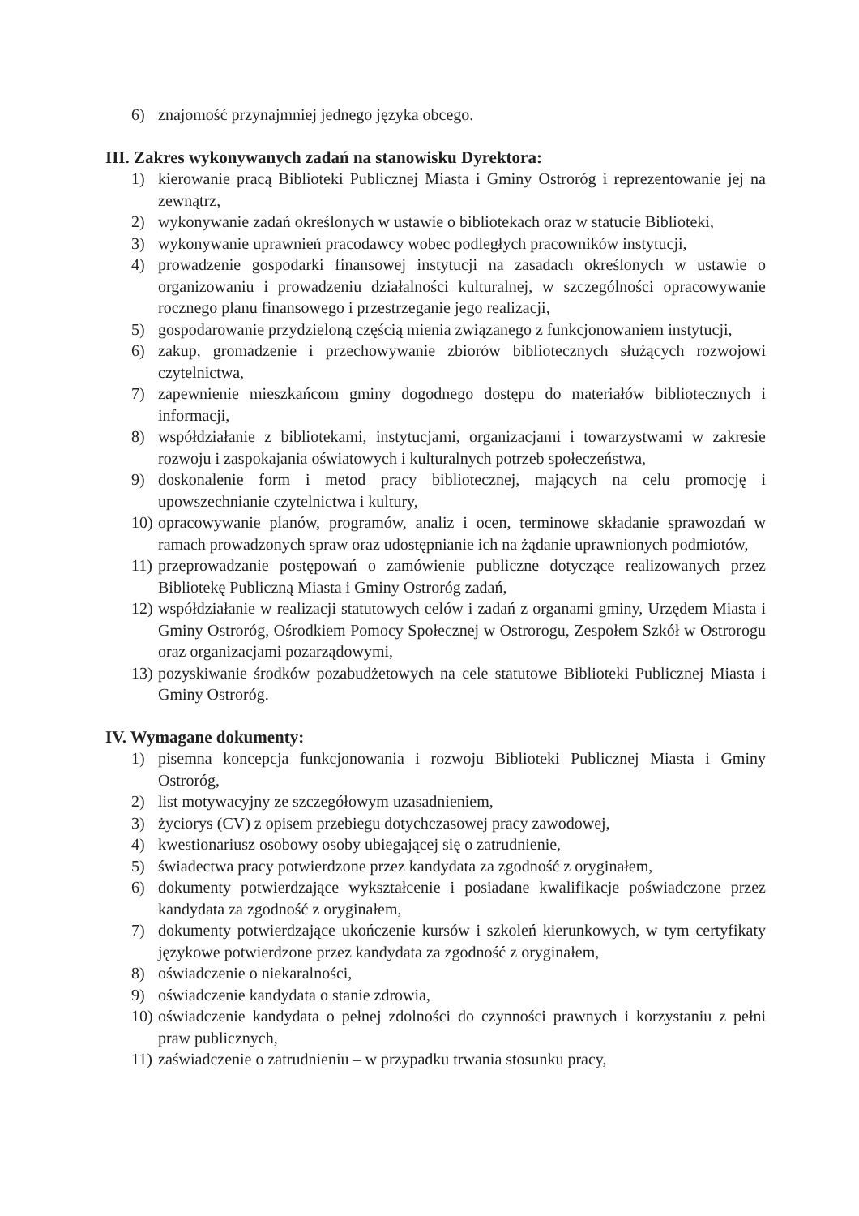6) znajomość przynajmniej jednego języka obcego.
III. Zakres wykonywanych zadań na stanowisku Dyrektora:
1) kierowanie pracą Biblioteki Publicznej Miasta i Gminy Ostroróg i reprezentowanie jej na zewnątrz,
2) wykonywanie zadań określonych w ustawie o bibliotekach oraz w statucie Biblioteki,
3) wykonywanie uprawnień pracodawcy wobec podległych pracowników instytucji,
4) prowadzenie gospodarki finansowej instytucji na zasadach określonych w ustawie o organizowaniu i prowadzeniu działalności kulturalnej, w szczególności opracowywanie rocznego planu finansowego i przestrzeganie jego realizacji,
5) gospodarowanie przydzieloną częścią mienia związanego z funkcjonowaniem instytucji,
6) zakup, gromadzenie i przechowywanie zbiorów bibliotecznych służących rozwojowi czytelnictwa,
7) zapewnienie mieszkańcom gminy dogodnego dostępu do materiałów bibliotecznych i informacji,
8) współdziałanie z bibliotekami, instytucjami, organizacjami i towarzystwami w zakresie rozwoju i zaspokajania oświatowych i kulturalnych potrzeb społeczeństwa,
9) doskonalenie form i metod pracy bibliotecznej, mających na celu promocję i upowszechnianie czytelnictwa i kultury,
10) opracowywanie planów, programów, analiz i ocen, terminowe składanie sprawozdań w ramach prowadzonych spraw oraz udostępnianie ich na żądanie uprawnionych podmiotów,
11) przeprowadzanie postępowań o zamówienie publiczne dotyczące realizowanych przez Bibliotekę Publiczną Miasta i Gminy Ostroróg zadań,
12) współdziałanie w realizacji statutowych celów i zadań z organami gminy, Urzędem Miasta i Gminy Ostroróg, Ośrodkiem Pomocy Społecznej w Ostrorogu, Zespołem Szkół w Ostrorogu oraz organizacjami pozarządowymi,
13) pozyskiwanie środków pozabudżetowych na cele statutowe Biblioteki Publicznej Miasta i Gminy Ostroróg.
IV. Wymagane dokumenty:
1) pisemna koncepcja funkcjonowania i rozwoju Biblioteki Publicznej Miasta i Gminy Ostroróg,
2) list motywacyjny ze szczegółowym uzasadnieniem,
3) życiorys (CV) z opisem przebiegu dotychczasowej pracy zawodowej,
4) kwestionariusz osobowy osoby ubiegającej się o zatrudnienie,
5) świadectwa pracy potwierdzone przez kandydata za zgodność z oryginałem,
6) dokumenty potwierdzające wykształcenie i posiadane kwalifikacje poświadczone przez kandydata za zgodność z oryginałem,
7) dokumenty potwierdzające ukończenie kursów i szkoleń kierunkowych, w tym certyfikaty językowe potwierdzone przez kandydata za zgodność z oryginałem,
8) oświadczenie o niekaralności,
9) oświadczenie kandydata o stanie zdrowia,
10) oświadczenie kandydata o pełnej zdolności do czynności prawnych i korzystaniu z pełni praw publicznych,
11) zaświadczenie o zatrudnieniu – w przypadku trwania stosunku pracy,